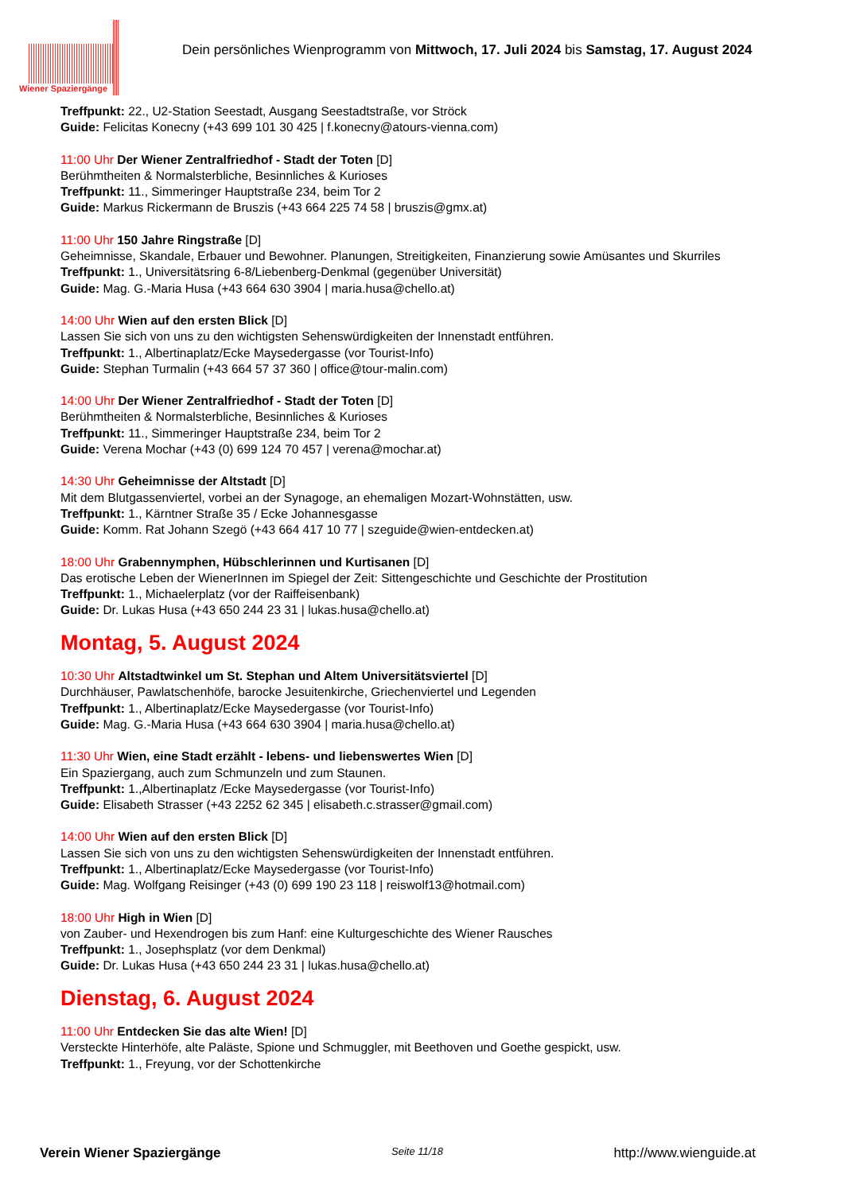Wiener Spaziergänge
Dein persönliches Wienprogramm von Mittwoch, 17. Juli 2024 bis Samstag, 17. August 2024
Treffpunkt: 22., U2-Station Seestadt, Ausgang Seestadtstraße, vor Ströck
Guide: Felicitas Konecny (+43 699 101 30 425 | f.konecny@atours-vienna.com)
11:00 Uhr Der Wiener Zentralfriedhof - Stadt der Toten [D]
Berühmtheiten & Normalsterbliche, Besinnliches & Kurioses
Treffpunkt: 11., Simmeringer Hauptstraße 234, beim Tor 2
Guide: Markus Rickermann de Bruszis (+43 664 225 74 58 | bruszis@gmx.at)
11:00 Uhr 150 Jahre Ringstraße [D]
Geheimnisse, Skandale, Erbauer und Bewohner. Planungen, Streitigkeiten, Finanzierung sowie Amüsantes und Skurriles
Treffpunkt: 1., Universitätsring 6-8/Liebenberg-Denkmal (gegenüber Universität)
Guide: Mag. G.-Maria Husa (+43 664 630 3904 | maria.husa@chello.at)
14:00 Uhr Wien auf den ersten Blick [D]
Lassen Sie sich von uns zu den wichtigsten Sehenswürdigkeiten der Innenstadt entführen.
Treffpunkt: 1., Albertinaplatz/Ecke Maysedergasse (vor Tourist-Info)
Guide: Stephan Turmalin (+43 664 57 37 360 | office@tour-malin.com)
14:00 Uhr Der Wiener Zentralfriedhof - Stadt der Toten [D]
Berühmtheiten & Normalsterbliche, Besinnliches & Kurioses
Treffpunkt: 11., Simmeringer Hauptstraße 234, beim Tor 2
Guide: Verena Mochar (+43 (0) 699 124 70 457 | verena@mochar.at)
14:30 Uhr Geheimnisse der Altstadt [D]
Mit dem Blutgassenviertel, vorbei an der Synagoge, an ehemaligen Mozart-Wohnstätten, usw.
Treffpunkt: 1., Kärntner Straße 35 / Ecke Johannesgasse
Guide: Komm. Rat Johann Szegö (+43 664 417 10 77 | szeguide@wien-entdecken.at)
18:00 Uhr Grabennymphen, Hübschlerinnen und Kurtisanen [D]
Das erotische Leben der WienerInnen im Spiegel der Zeit: Sittengeschichte und Geschichte der Prostitution
Treffpunkt: 1., Michaelerplatz (vor der Raiffeisenbank)
Guide: Dr. Lukas Husa (+43 650 244 23 31 | lukas.husa@chello.at)
Montag, 5. August 2024
10:30 Uhr Altstadtwinkel um St. Stephan und Altem Universitätsviertel [D]
Durchhäuser, Pawlatschenhöfe, barocke Jesuitenkirche, Griechenviertel und Legenden
Treffpunkt: 1., Albertinaplatz/Ecke Maysedergasse (vor Tourist-Info)
Guide: Mag. G.-Maria Husa (+43 664 630 3904 | maria.husa@chello.at)
11:30 Uhr Wien, eine Stadt erzählt - lebens- und liebenswertes Wien [D]
Ein Spaziergang, auch zum Schmunzeln und zum Staunen.
Treffpunkt: 1.,Albertinaplatz /Ecke Maysedergasse (vor Tourist-Info)
Guide: Elisabeth Strasser (+43 2252 62 345 | elisabeth.c.strasser@gmail.com)
14:00 Uhr Wien auf den ersten Blick [D]
Lassen Sie sich von uns zu den wichtigsten Sehenswürdigkeiten der Innenstadt entführen.
Treffpunkt: 1., Albertinaplatz/Ecke Maysedergasse (vor Tourist-Info)
Guide: Mag. Wolfgang Reisinger (+43 (0) 699 190 23 118 | reiswolf13@hotmail.com)
18:00 Uhr High in Wien [D]
von Zauber- und Hexendrogen bis zum Hanf: eine Kulturgeschichte des Wiener Rausches
Treffpunkt: 1., Josephsplatz (vor dem Denkmal)
Guide: Dr. Lukas Husa (+43 650 244 23 31 | lukas.husa@chello.at)
Dienstag, 6. August 2024
11:00 Uhr Entdecken Sie das alte Wien! [D]
Versteckte Hinterhöfe, alte Paläste, Spione und Schmuggler, mit Beethoven und Goethe gespickt, usw.
Treffpunkt: 1., Freyung, vor der Schottenkirche
Verein Wiener Spaziergänge Seite 11/18 http://www.wienguide.at